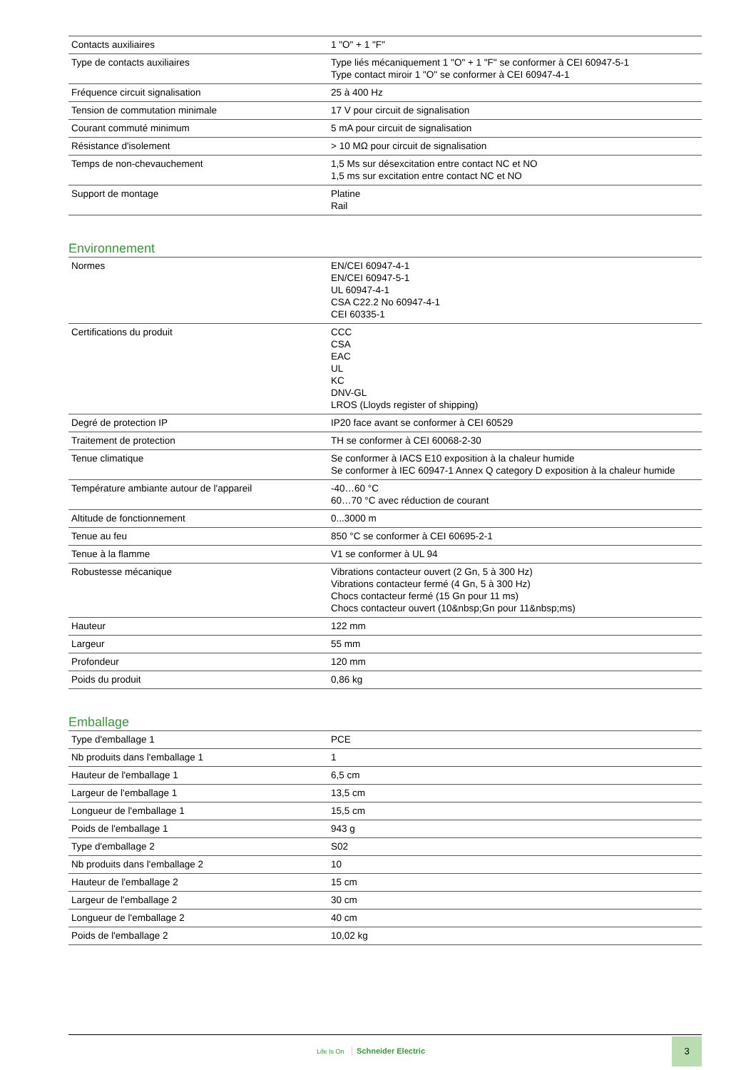| Contacts auxiliaires | 1 "O" + 1 "F" |
| Type de contacts auxiliaires | Type liés mécaniquement 1 "O" + 1 "F" se conformer à CEI 60947-5-1 Type contact miroir 1 "O" se conformer à CEI 60947-4-1 |
| Fréquence circuit signalisation | 25 à 400 Hz |
| Tension de commutation minimale | 17 V pour circuit de signalisation |
| Courant commuté minimum | 5 mA pour circuit de signalisation |
| Résistance d'isolement | > 10 MΩ pour circuit de signalisation |
| Temps de non-chevauchement | 1,5 Ms sur désexcitation entre contact NC et NO 1,5 ms sur excitation entre contact NC et NO |
| Support de montage | Platine Rail |
Environnement
| Normes | EN/CEI 60947-4-1 EN/CEI 60947-5-1 UL 60947-4-1 CSA C22.2 No 60947-4-1 CEI 60335-1 |
| Certifications du produit | CCC CSA EAC UL KC DNV-GL LROS (Lloyds register of shipping) |
| Degré de protection IP | IP20 face avant se conformer à CEI 60529 |
| Traitement de protection | TH se conformer à CEI 60068-2-30 |
| Tenue climatique | Se conformer à IACS E10 exposition à la chaleur humide Se conformer à IEC 60947-1 Annex Q category D exposition à la chaleur humide |
| Température ambiante autour de l'appareil | -40…60 °C 60…70 °C avec réduction de courant |
| Altitude de fonctionnement | 0...3000 m |
| Tenue au feu | 850 °C se conformer à CEI 60695-2-1 |
| Tenue à la flamme | V1 se conformer à UL 94 |
| Robustesse mécanique | Vibrations contacteur ouvert (2 Gn, 5 à 300 Hz) Vibrations contacteur fermé (4 Gn, 5 à 300 Hz) Chocs contacteur fermé (15 Gn pour 11 ms) Chocs contacteur ouvert (10&nbsp;Gn pour 11&nbsp;ms) |
| Hauteur | 122 mm |
| Largeur | 55 mm |
| Profondeur | 120 mm |
| Poids du produit | 0,86 kg |
Emballage
| Type d'emballage 1 | PCE |
| Nb produits dans l'emballage 1 | 1 |
| Hauteur de l'emballage 1 | 6,5 cm |
| Largeur de l'emballage 1 | 13,5 cm |
| Longueur de l'emballage 1 | 15,5 cm |
| Poids de l'emballage 1 | 943 g |
| Type d'emballage 2 | S02 |
| Nb produits dans l'emballage 2 | 10 |
| Hauteur de l'emballage 2 | 15 cm |
| Largeur de l'emballage 2 | 30 cm |
| Longueur de l'emballage 2 | 40 cm |
| Poids de l'emballage 2 | 10,02 kg |
Life Is On Schneider Electric
3